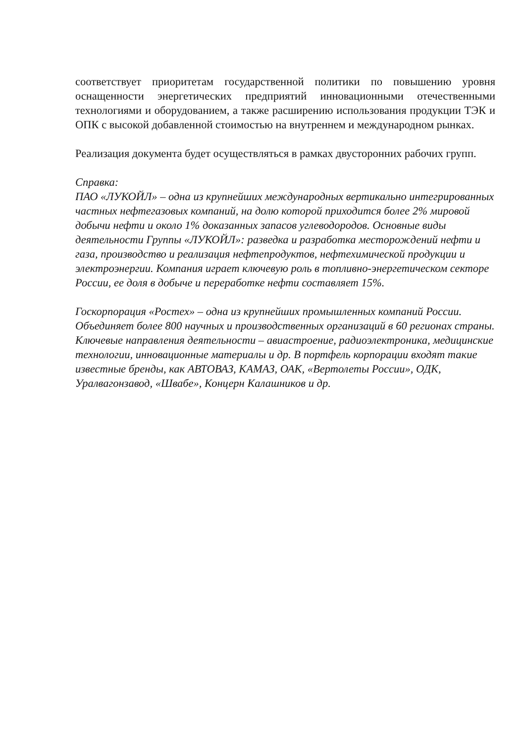соответствует приоритетам государственной политики по повышению уровня оснащенности энергетических предприятий инновационными отечественными технологиями и оборудованием, а также расширению использования продукции ТЭК и ОПК с высокой добавленной стоимостью на внутреннем и международном рынках.
Реализация документа будет осуществляться в рамках двусторонних рабочих групп.
Справка:
ПАО «ЛУКОЙЛ» – одна из крупнейших международных вертикально интегрированных частных нефтегазовых компаний, на долю которой приходится более 2% мировой добычи нефти и около 1% доказанных запасов углеводородов. Основные виды деятельности Группы «ЛУКОЙЛ»: разведка и разработка месторождений нефти и газа, производство и реализация нефтепродуктов, нефтехимической продукции и электроэнергии. Компания играет ключевую роль в топливно-энергетическом секторе России, ее доля в добыче и переработке нефти составляет 15%.
Госкорпорация «Ростех» – одна из крупнейших промышленных компаний России. Объединяет более 800 научных и производственных организаций в 60 регионах страны. Ключевые направления деятельности – авиастроение, радиоэлектроника, медицинские технологии, инновационные материалы и др. В портфель корпорации входят такие известные бренды, как АВТОВАЗ, КАМАЗ, ОАК, «Вертолеты России», ОДК, Уралвагонзавод, «Швабе», Концерн Калашников и др.